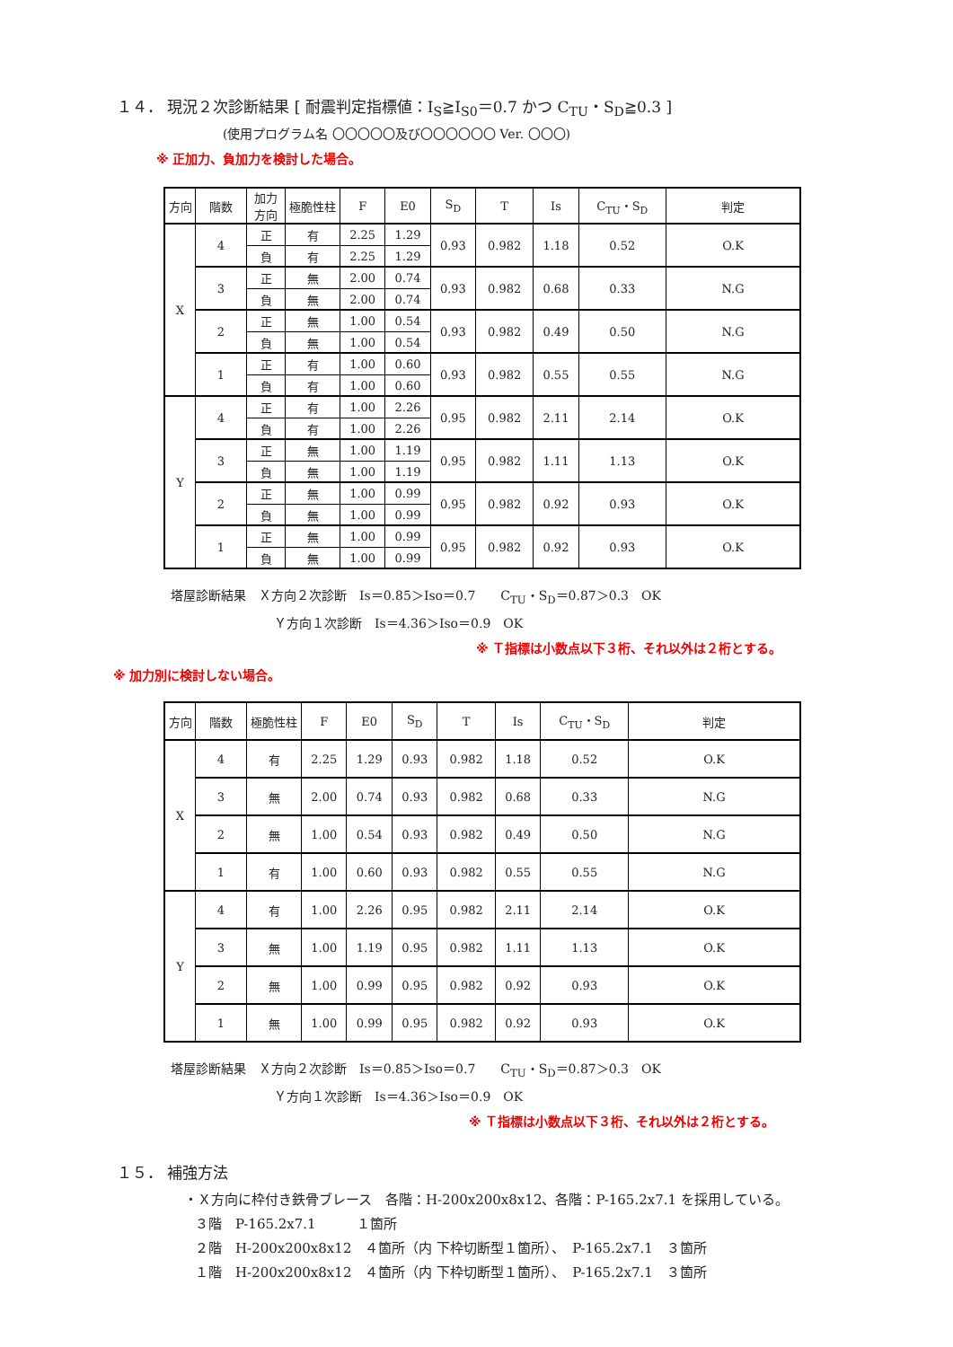１４． 現況２次診断結果 [ 耐震判定指標値：I<sub>S</sub>≧I<sub>S0</sub>＝0.7 かつ C<sub>TU</sub>・S<sub>D</sub>≧0.3 ]
(使用プログラム名 〇〇〇〇〇及び〇〇〇〇〇〇 Ver. 〇〇〇)
※ 正加力、負加力を検討した場合。
| 方向 | 階数 | 加力 方向 | 極脆性柱 | F | E0 | S<sub>D</sub> | T | Is | C<sub>TU</sub>・S<sub>D</sub> | 判定 |
| --- | --- | --- | --- | --- | --- | --- | --- | --- | --- | --- |
| X | 4 | 正 | 有 | 2.25 | 1.29 | 0.93 | 0.982 | 1.18 | 0.52 | O.K |
| | | 負 | 有 | 2.25 | 1.29 | | | | | |
| | 3 | 正 | 無 | 2.00 | 0.74 | 0.93 | 0.982 | 0.68 | 0.33 | N.G |
| | | 負 | 無 | 2.00 | 0.74 | | | | | |
| | 2 | 正 | 無 | 1.00 | 0.54 | 0.93 | 0.982 | 0.49 | 0.50 | N.G |
| | | 負 | 無 | 1.00 | 0.54 | | | | | |
| | 1 | 正 | 有 | 1.00 | 0.60 | 0.93 | 0.982 | 0.55 | 0.55 | N.G |
| | | 負 | 有 | 1.00 | 0.60 | | | | | |
| Y | 4 | 正 | 有 | 1.00 | 2.26 | 0.95 | 0.982 | 2.11 | 2.14 | O.K |
| | | 負 | 有 | 1.00 | 2.26 | | | | | |
| | 3 | 正 | 無 | 1.00 | 1.19 | 0.95 | 0.982 | 1.11 | 1.13 | O.K |
| | | 負 | 無 | 1.00 | 1.19 | | | | | |
| | 2 | 正 | 無 | 1.00 | 0.99 | 0.95 | 0.982 | 0.92 | 0.93 | O.K |
| | | 負 | 無 | 1.00 | 0.99 | | | | | |
| | 1 | 正 | 無 | 1.00 | 0.99 | 0.95 | 0.982 | 0.92 | 0.93 | O.K |
| | | 負 | 無 | 1.00 | 0.99 | | | | | |
塔屋診断結果　Ｘ方向２次診断　Is＝0.85＞Iso＝0.7　　C<sub>TU</sub>・S<sub>D</sub>＝0.87＞0.3　OK
Ｙ方向１次診断　Is＝4.36＞Iso＝0.9　OK
※ Ｔ指標は小数点以下３桁、それ以外は２桁とする。
※ 加力別に検討しない場合。
| 方向 | 階数 | 極脆性柱 | F | E0 | S<sub>D</sub> | T | Is | C<sub>TU</sub>・S<sub>D</sub> | 判定 |
| --- | --- | --- | --- | --- | --- | --- | --- | --- | --- |
| X | 4 | 有 | 2.25 | 1.29 | 0.93 | 0.982 | 1.18 | 0.52 | O.K |
| | 3 | 無 | 2.00 | 0.74 | 0.93 | 0.982 | 0.68 | 0.33 | N.G |
| | 2 | 無 | 1.00 | 0.54 | 0.93 | 0.982 | 0.49 | 0.50 | N.G |
| | 1 | 有 | 1.00 | 0.60 | 0.93 | 0.982 | 0.55 | 0.55 | N.G |
| Y | 4 | 有 | 1.00 | 2.26 | 0.95 | 0.982 | 2.11 | 2.14 | O.K |
| | 3 | 無 | 1.00 | 1.19 | 0.95 | 0.982 | 1.11 | 1.13 | O.K |
| | 2 | 無 | 1.00 | 0.99 | 0.95 | 0.982 | 0.92 | 0.93 | O.K |
| | 1 | 無 | 1.00 | 0.99 | 0.95 | 0.982 | 0.92 | 0.93 | O.K |
塔屋診断結果　Ｘ方向２次診断　Is＝0.85＞Iso＝0.7　　C<sub>TU</sub>・S<sub>D</sub>＝0.87＞0.3　OK
Ｙ方向１次診断　Is＝4.36＞Iso＝0.9　OK
※ Ｔ指標は小数点以下３桁、それ以外は２桁とする。
１５． 補強方法
・Ｘ方向に枠付き鉄骨ブレース　各階：H-200x200x8x12、各階：P-165.2x7.1 を採用している。
３階　P-165.2x7.1　　　１箇所
２階　H-200x200x8x12　４箇所（内 下枠切断型１箇所）、　P-165.2x7.1　３箇所
１階　H-200x200x8x12　４箇所（内 下枠切断型１箇所）、　P-165.2x7.1　３箇所